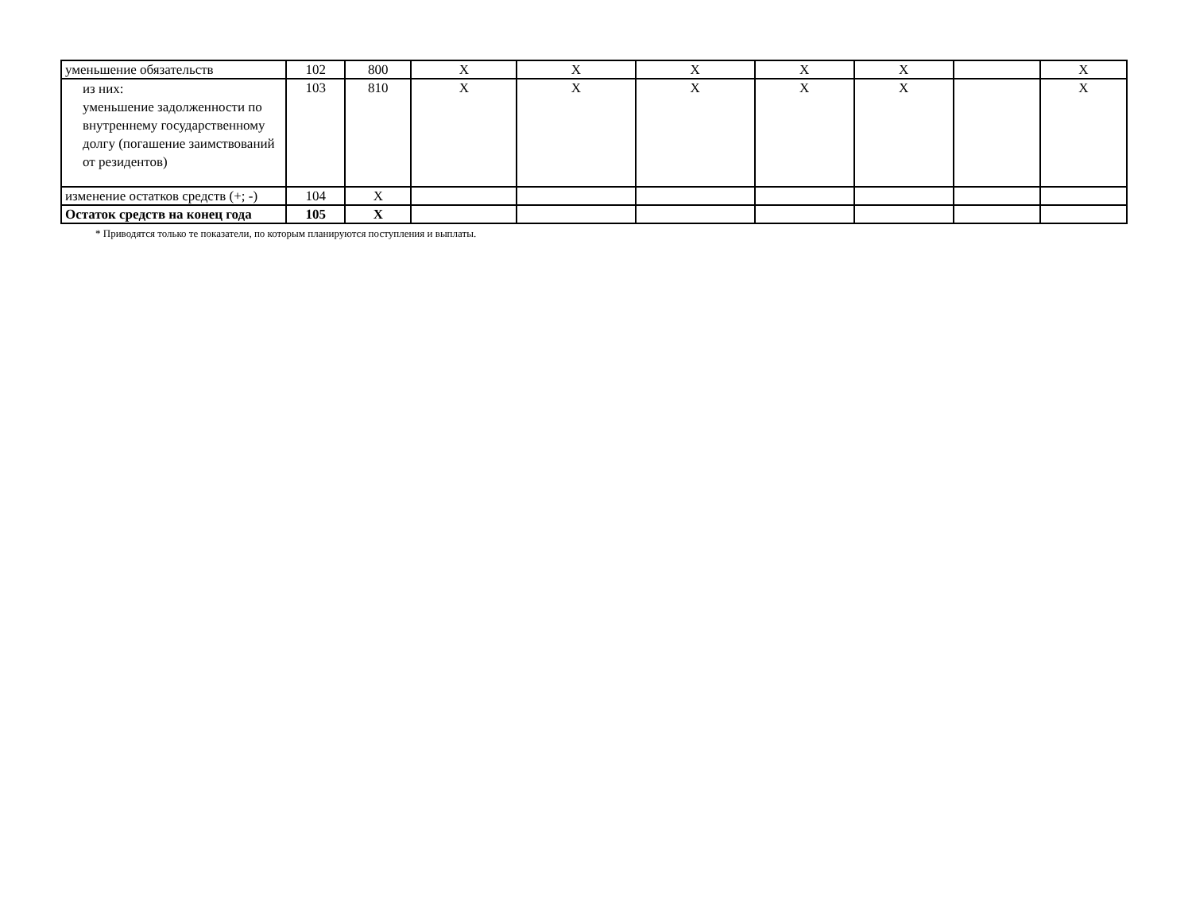| уменьшение обязательств | 102 | 800 | X | X | X | X | X | | X |
| из них: уменьшение задолженности по внутреннему государственному долгу (погашение заимствований от резидентов) | 103 | 810 | X | X | X | X | X | | X |
| изменение остатков средств (+; -) | 104 | X | | | | | | | |
| Остаток средств на конец года | 105 | X | | | | | | | |
* Приводятся только те показатели, по которым планируются поступления и выплаты.